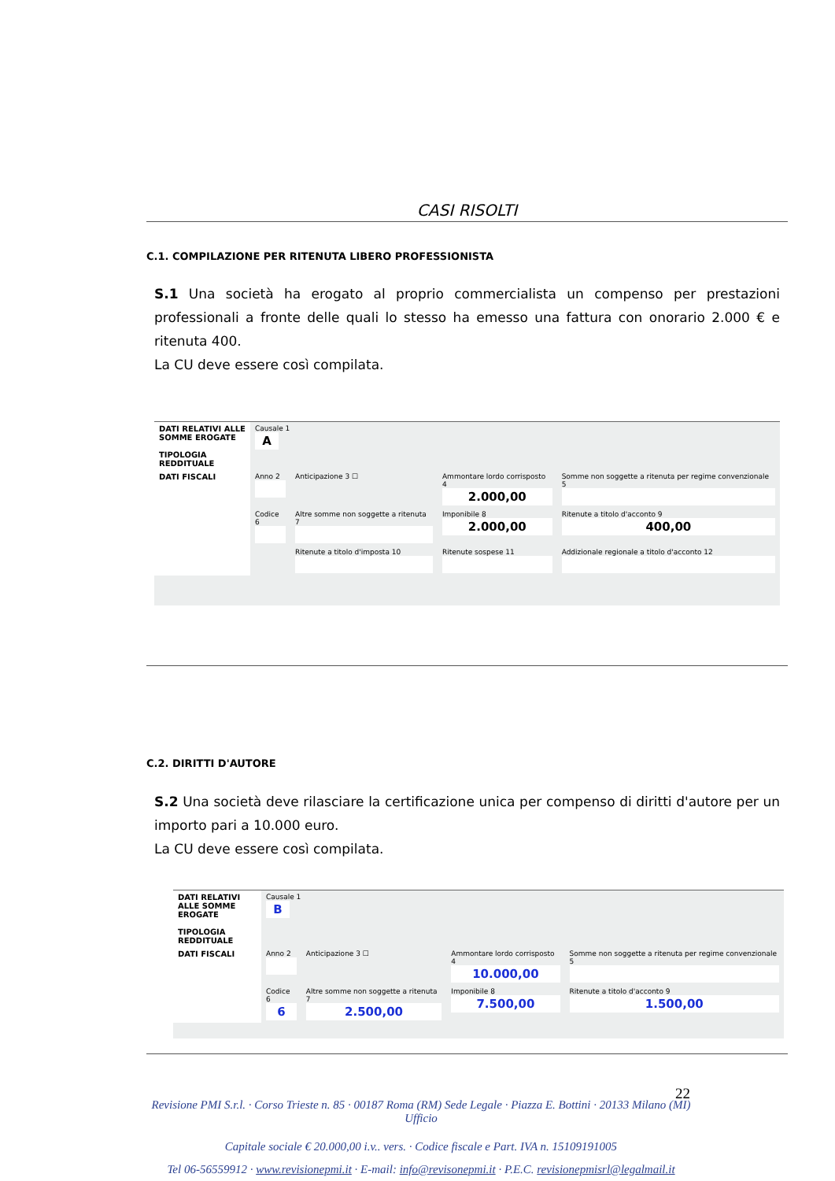CASI RISOLTI
C.1. COMPILAZIONE PER RITENUTA LIBERO PROFESSIONISTA
S.1 Una società ha erogato al proprio commercialista un compenso per prestazioni professionali a fronte delle quali lo stesso ha emesso una fattura con onorario 2.000 € e ritenuta 400.
La CU deve essere così compilata.
| DATI RELATIVI ALLE SOMME EROGATE TIPOLOGIA REDDITUALE | Causale 1 A | | | |
| DATI FISCALI | Anno 2 | Anticipazione 3 ☐ | Ammontare lordo corrisposto 4 2.000,00 | Somme non soggette a ritenuta per regime convenzionale 5 |
| | Codice 6 | Altre somme non soggette a ritenuta 7 | Imponibile 8 2.000,00 | Ritenute a titolo d'acconto 9 400,00 |
| | | Ritenute a titolo d'imposta 10 | Ritenute sospese 11 | Addizionale regionale a titolo d'acconto 12 |
C.2. DIRITTI D'AUTORE
S.2 Una società deve rilasciare la certificazione unica per compenso di diritti d'autore per un importo pari a 10.000 euro.
La CU deve essere così compilata.
| DATI RELATIVI ALLE SOMME EROGATE TIPOLOGIA REDDITUALE | Causale 1 B | | | |
| DATI FISCALI | Anno 2 | Anticipazione 3 ☐ | Ammontare lordo corrisposto 4 10.000,00 | Somme non soggette a ritenuta per regime convenzionale 5 |
| | Codice 6 6 | Altre somme non soggette a ritenuta 7 2.500,00 | Imponibile 8 7.500,00 | Ritenute a titolo d'acconto 9 1.500,00 |
22
Revisione PMI S.r.l. · Corso Trieste n. 85 · 00187 Roma (RM) Sede Legale · Piazza E. Bottini · 20133 Milano (MI) Ufficio
Capitale sociale € 20.000,00 i.v.. vers. · Codice fiscale e Part. IVA n. 15109191005
Tel 06-56559912 · www.revisionepmi.it · E-mail: info@revisonepmi.it · P.E.C. revisionepmisrl@legalmail.it